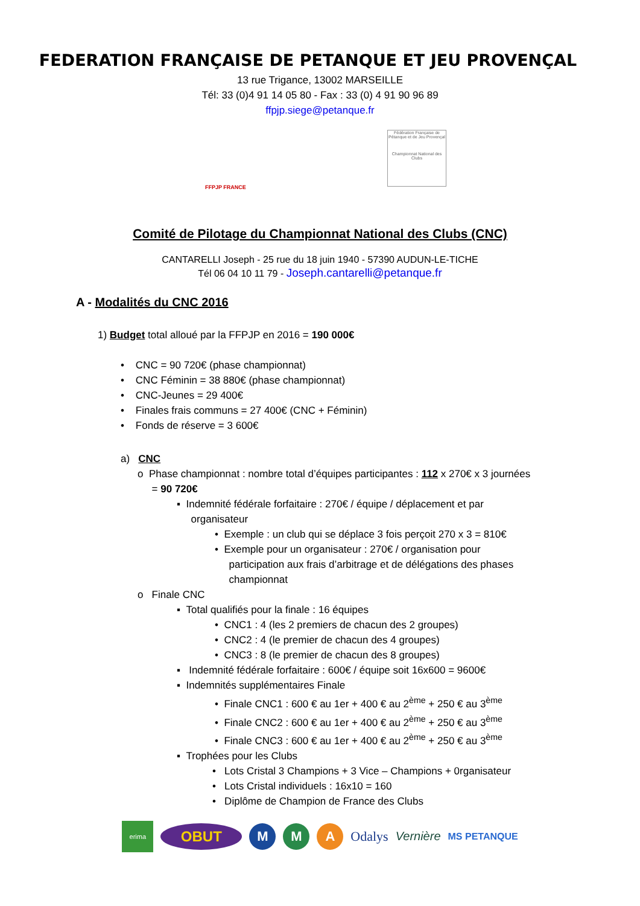FEDERATION FRANÇAISE DE PETANQUE ET JEU PROVENÇAL
13 rue Trigance, 13002 MARSEILLE
Tél: 33 (0)4 91 14 05 80 - Fax : 33 (0) 4 91 90 96 89
ffpjp.siege@petanque.fr
FFPJP FRANCE
Fédération Française de Pétanque et de Jeu Provençal
Championnat National des Clubs
Comité de Pilotage du Championnat National des Clubs (CNC)
CANTARELLI Joseph - 25 rue du 18 juin 1940 - 57390 AUDUN-LE-TICHE
Tél 06 04 10 11 79 - Joseph.cantarelli@petanque.fr
A - Modalités du CNC 2016
1) Budget total alloué par la FFPJP en 2016 = 190 000€
• CNC = 90 720€ (phase championnat)
• CNC Féminin = 38 880€ (phase championnat)
• CNC-Jeunes = 29 400€
• Finales frais communs = 27 400€ (CNC + Féminin)
• Fonds de réserve = 3 600€
a) CNC
o Phase championnat : nombre total d’équipes participantes : 112 x 270€ x 3 journées
= 90 720€
▪ Indemnité fédérale forfaitaire : 270€ / équipe / déplacement et par
organisateur
• Exemple : un club qui se déplace 3 fois perçoit 270 x 3 = 810€
• Exemple pour un organisateur : 270€ / organisation pour
participation aux frais d’arbitrage et de délégations des phases
championnat
o Finale CNC
▪ Total qualifiés pour la finale : 16 équipes
• CNC1 : 4 (les 2 premiers de chacun des 2 groupes)
• CNC2 : 4 (le premier de chacun des 4 groupes)
• CNC3 : 8 (le premier de chacun des 8 groupes)
▪ Indemnité fédérale forfaitaire : 600€ / équipe soit 16x600 = 9600€
▪ Indemnités supplémentaires Finale
• Finale CNC1 : 600 € au 1er + 400 € au 2<sup>ème</sup> + 250 € au 3<sup>ème</sup>
• Finale CNC2 : 600 € au 1er + 400 € au 2<sup>ème</sup> + 250 € au 3<sup>ème</sup>
• Finale CNC3 : 600 € au 1er + 400 € au 2<sup>ème</sup> + 250 € au 3<sup>ème</sup>
▪ Trophées pour les Clubs
• Lots Cristal 3 Champions + 3 Vice – Champions + 0rganisateur
• Lots Cristal individuels : 16x10 = 160
• Diplôme de Champion de France des Clubs
erima
OBUT M M A
Odalys Vernière
MS PETANQUE